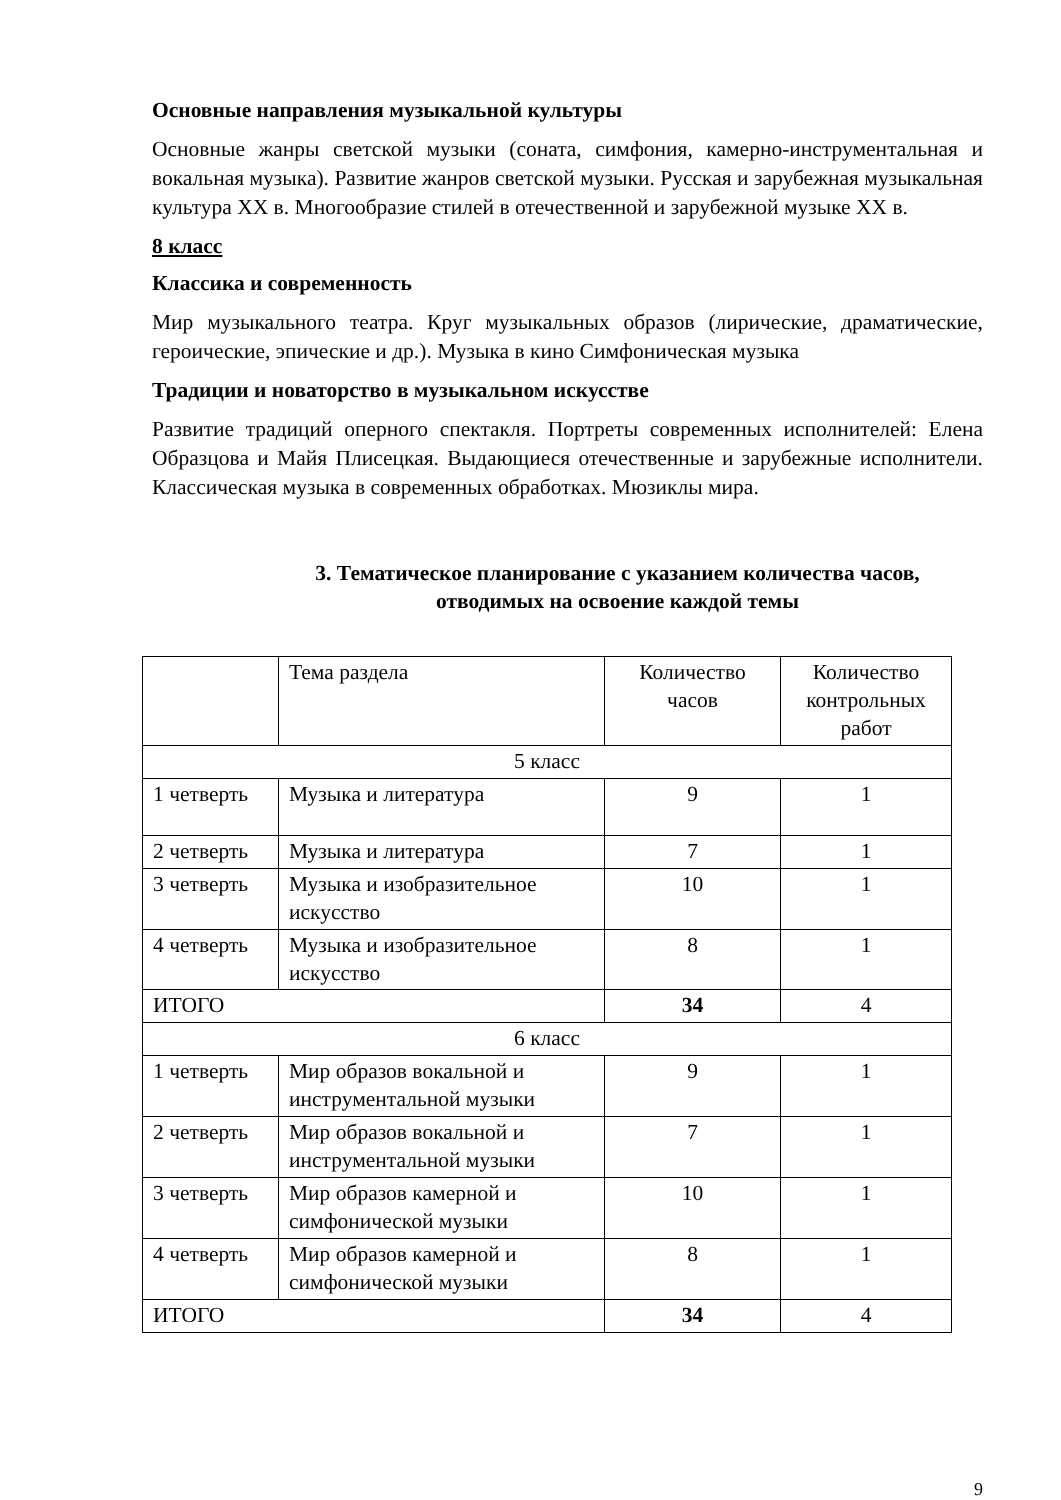Основные направления музыкальной культуры
Основные жанры светской музыки (соната, симфония, камерно-инструментальная и вокальная музыка). Развитие жанров светской музыки. Русская и зарубежная музыкальная культура XX в. Многообразие стилей в отечественной и зарубежной музыке XX в.
8 класс
Классика и современность
Мир музыкального театра. Круг музыкальных образов (лирические, драматические, героические, эпические и др.). Музыка в кино Симфоническая музыка
Традиции и новаторство в музыкальном искусстве
Развитие традиций оперного спектакля. Портреты современных исполнителей: Елена Образцова и Майя Плисецкая. Выдающиеся отечественные и зарубежные исполнители. Классическая музыка в современных обработках. Мюзиклы мира.
3. Тематическое планирование с указанием количества часов,
отводимых на освоение каждой темы
| | Тема раздела | Количество часов | Количество контрольных работ |
| 5 класс | | | |
| 1 четверть | Музыка и литература | 9 | 1 |
| 2 четверть | Музыка и литература | 7 | 1 |
| 3 четверть | Музыка и изобразительное искусство | 10 | 1 |
| 4 четверть | Музыка и изобразительное искусство | 8 | 1 |
| ИТОГО | | 34 | 4 |
| 6 класс | | | |
| 1 четверть | Мир образов вокальной и инструментальной музыки | 9 | 1 |
| 2 четверть | Мир образов вокальной и инструментальной музыки | 7 | 1 |
| 3 четверть | Мир образов камерной и симфонической музыки | 10 | 1 |
| 4 четверть | Мир образов камерной и симфонической музыки | 8 | 1 |
| ИТОГО | | 34 | 4 |
9